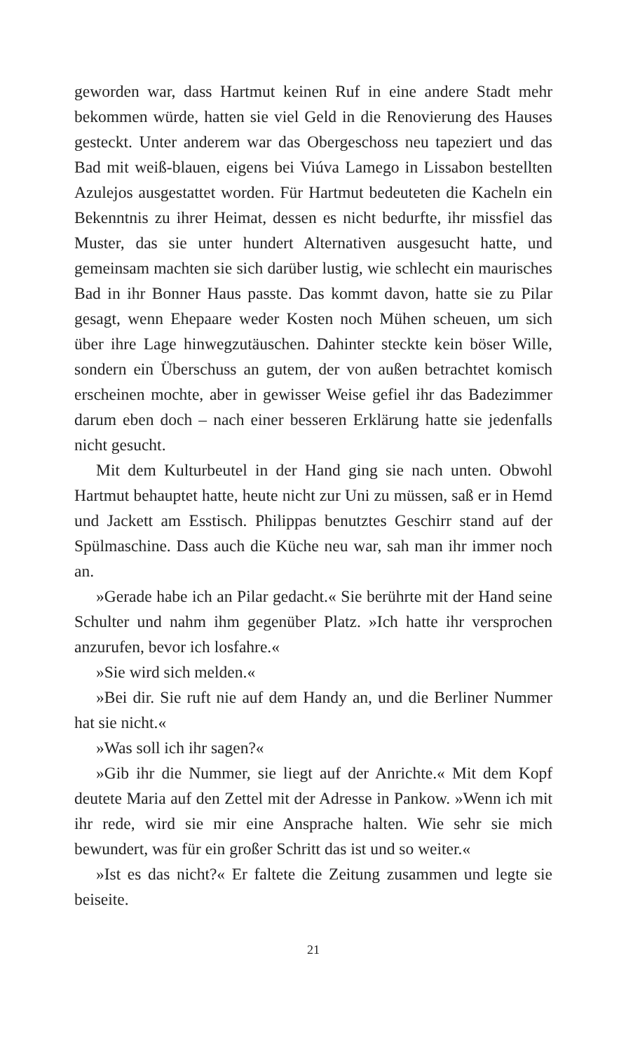geworden war, dass Hartmut keinen Ruf in eine andere Stadt mehr bekommen würde, hatten sie viel Geld in die Renovierung des Hauses gesteckt. Unter anderem war das Obergeschoss neu tapeziert und das Bad mit weiß-blauen, eigens bei Viúva Lamego in Lissabon bestellten Azulejos ausgestattet worden. Für Hartmut bedeuteten die Kacheln ein Bekenntnis zu ihrer Heimat, dessen es nicht bedurfte, ihr missfiel das Muster, das sie unter hundert Alternativen ausgesucht hatte, und gemeinsam machten sie sich darüber lustig, wie schlecht ein maurisches Bad in ihr Bonner Haus passte. Das kommt davon, hatte sie zu Pilar gesagt, wenn Ehepaare weder Kosten noch Mühen scheuen, um sich über ihre Lage hinwegzutäuschen. Dahinter steckte kein böser Wille, sondern ein Überschuss an gutem, der von außen betrachtet komisch erscheinen mochte, aber in gewisser Weise gefiel ihr das Badezimmer darum eben doch – nach einer besseren Erklärung hatte sie jedenfalls nicht gesucht.
Mit dem Kulturbeutel in der Hand ging sie nach unten. Obwohl Hartmut behauptet hatte, heute nicht zur Uni zu müssen, saß er in Hemd und Jackett am Esstisch. Philippas benutztes Geschirr stand auf der Spülmaschine. Dass auch die Küche neu war, sah man ihr immer noch an.
»Gerade habe ich an Pilar gedacht.« Sie berührte mit der Hand seine Schulter und nahm ihm gegenüber Platz. »Ich hatte ihr versprochen anzurufen, bevor ich losfahre.«
»Sie wird sich melden.«
»Bei dir. Sie ruft nie auf dem Handy an, und die Berliner Nummer hat sie nicht.«
»Was soll ich ihr sagen?«
»Gib ihr die Nummer, sie liegt auf der Anrichte.« Mit dem Kopf deutete Maria auf den Zettel mit der Adresse in Pankow. »Wenn ich mit ihr rede, wird sie mir eine Ansprache halten. Wie sehr sie mich bewundert, was für ein großer Schritt das ist und so weiter.«
»Ist es das nicht?« Er faltete die Zeitung zusammen und legte sie beiseite.
21